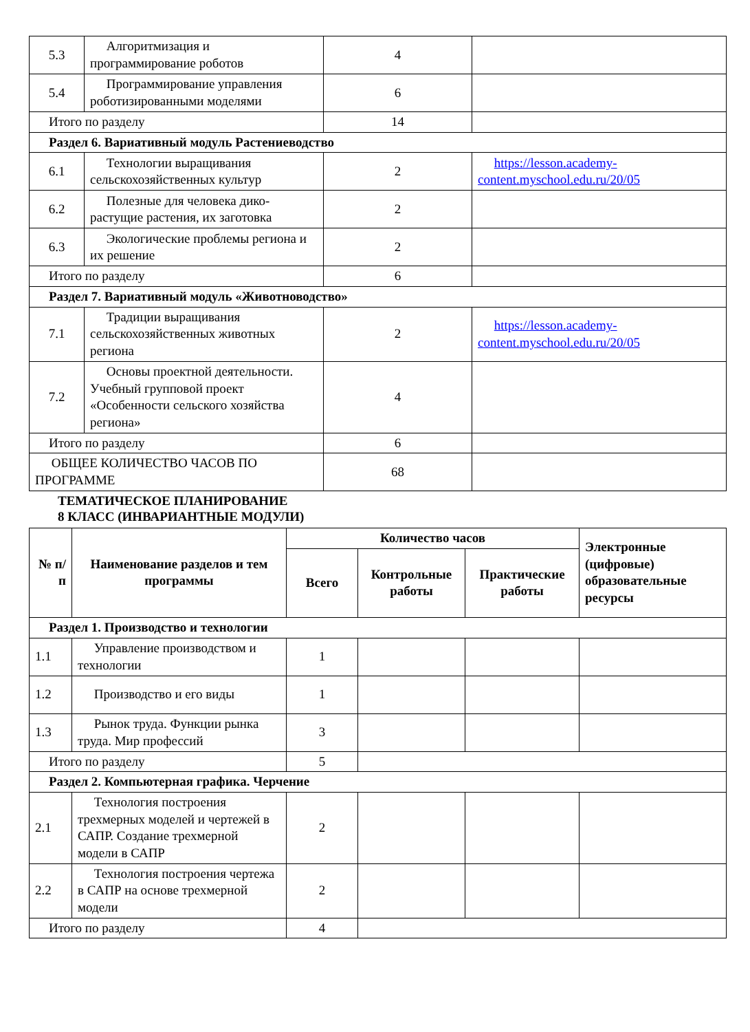| 5.3 | Алгоритмизация и программирование роботов | 4 | |
| 5.4 | Программирование управления роботизированными моделями | 6 | |
| Итого по разделу | | 14 | |
| Раздел 6. Вариативный модуль Растениеводство | | | |
| 6.1 | Технологии выращивания сельскохозяйственных культур | 2 | https://lesson.academy-content.myschool.edu.ru/20/05 |
| 6.2 | Полезные для человека дико-растущие растения, их заготовка | 2 | |
| 6.3 | Экологические проблемы региона и их решение | 2 | |
| Итого по разделу | | 6 | |
| Раздел 7. Вариативный модуль «Животноводство» | | | |
| 7.1 | Традиции выращивания сельскохозяйственных животных региона | 2 | https://lesson.academy-content.myschool.edu.ru/20/05 |
| 7.2 | Основы проектной деятельности. Учебный групповой проект «Особенности сельского хозяйства региона» | 4 | |
| Итого по разделу | | 6 | |
| ОБЩЕЕ КОЛИЧЕСТВО ЧАСОВ ПО ПРОГРАММЕ | | 68 | |
ТЕМАТИЧЕСКОЕ ПЛАНИРОВАНИЕ
8 КЛАСС (ИНВАРИАНТНЫЕ МОДУЛИ)
| № п/п | Наименование разделов и тем программы | Количество часов | | | Электронные (цифровые) образовательные ресурсы |
| --- | --- | --- | --- | --- | --- |
| | | Всего | Контрольные работы | Практические работы | |
| Раздел 1. Производство и технологии | | | | | |
| 1.1 | Управление производством и технологии | 1 | | | |
| 1.2 | Производство и его виды | 1 | | | |
| 1.3 | Рынок труда. Функции рынка труда. Мир профессий | 3 | | | |
| Итого по разделу | | 5 | | | |
| Раздел 2. Компьютерная графика. Черчение | | | | | |
| 2.1 | Технология построения трехмерных моделей и чертежей в САПР. Создание трехмерной модели в САПР | 2 | | | |
| 2.2 | Технология построения чертежа в САПР на основе трехмерной модели | 2 | | | |
| Итого по разделу | | 4 | | | |